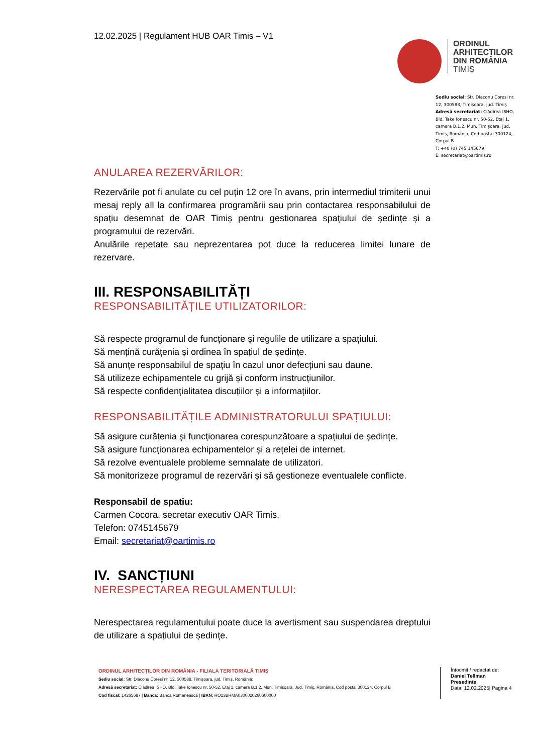12.02.2025 | Regulament HUB OAR Timis – V1
ORDINUL
ARHITECTILOR
DIN ROMÂNIA
TIMIȘ
Sediu social: Str. Diaconu Coresi nr. 12, 300588, Timişoara, jud. Timiş
Adresă secretariat: Clădirea ISHO, Bld. Take Ionescu nr. 50-52, Etaj 1, camera B.1.2, Mun. Timişoara, Jud. Timiş, România, Cod poştal 300124, Corpul B
T: +40 (0) 745 145679
E: secretariat@oartimis.ro
ANULAREA REZERVĂRILOR:
Rezervările pot fi anulate cu cel puțin 12 ore în avans, prin intermediul trimiterii unui mesaj reply all la confirmarea programării sau prin contactarea responsabilului de spațiu desemnat de OAR Timiș pentru gestionarea spațiului de ședințe și a programului de rezervări.
Anulările repetate sau neprezentarea pot duce la reducerea limitei lunare de rezervare.
III. RESPONSABILITĂȚI
RESPONSABILITĂȚILE UTILIZATORILOR:
Să respecte programul de funcționare și regulile de utilizare a spațiului.
Să mențină curățenia și ordinea în spațiul de ședințe.
Să anunțe responsabilul de spațiu în cazul unor defecțiuni sau daune.
Să utilizeze echipamentele cu grijă și conform instrucțiunilor.
Să respecte confidențialitatea discuțiilor și a informațiilor.
RESPONSABILITĂȚILE ADMINISTRATORULUI SPAȚIULUI:
Să asigure curățenia și funcționarea corespunzătoare a spațiului de ședințe.
Să asigure funcționarea echipamentelor și a rețelei de internet.
Să rezolve eventualele probleme semnalate de utilizatori.
Să monitorizeze programul de rezervări și să gestioneze eventualele conflicte.
Responsabil de spatiu:
Carmen Cocora, secretar executiv OAR Timis,
Telefon: 0745145679
Email: secretariat@oartimis.ro
IV. SANCȚIUNI
NERESPECTAREA REGULAMENTULUI:
Nerespectarea regulamentului poate duce la avertisment sau suspendarea dreptului de utilizare a spațiului de ședințe.
ORDINUL ARHITECȚILOR DIN ROMÂNIA - FILIALA TERITORIALĂ TIMIȘ
Sediu social: Str. Diaconu Coresi nr. 12, 300588, Timişoara, jud. Timiş, România;
Adresă secretariat: Clădirea ISHO, Bld. Take Ionescu nr. 50-52, Etaj 1, camera B.1.2, Mun. Timişoara, Jud. Timiş, România, Cod poştal 300124, Corpul B
Cod fiscal: 14265687 | Banca: Banca Romanească | IBAN: RO13BRMA0300020260600000
Întocmit / redactat de:
Daniel Tellman
Presedinte
Data: 12.02.2025| Pagina 4